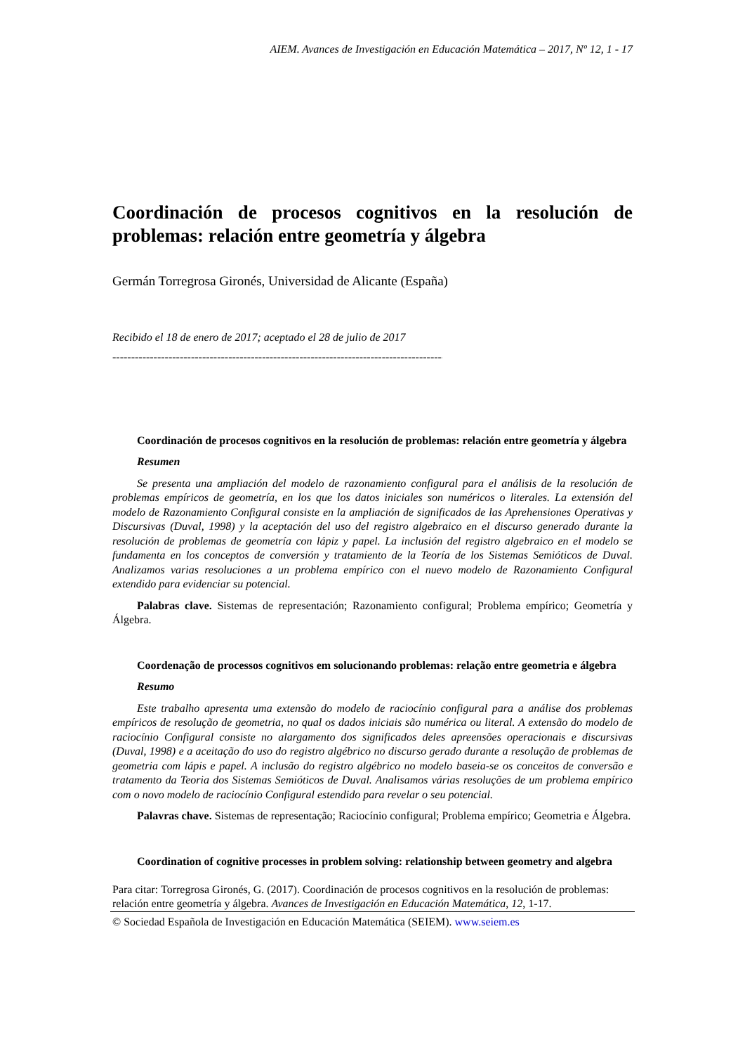AIEM. Avances de Investigación en Educación Matemática – 2017, Nº 12, 1 - 17
Coordinación de procesos cognitivos en la resolución de problemas: relación entre geometría y álgebra
Germán Torregrosa Gironés, Universidad de Alicante (España)
Recibido el 18 de enero de 2017; aceptado el 28 de julio de 2017
------------------------------------------------------------------------------------------------
Coordinación de procesos cognitivos en la resolución de problemas: relación entre geometría y álgebra
Resumen
Se presenta una ampliación del modelo de razonamiento configural para el análisis de la resolución de problemas empíricos de geometría, en los que los datos iniciales son numéricos o literales. La extensión del modelo de Razonamiento Configural consiste en la ampliación de significados de las Aprehensiones Operativas y Discursivas (Duval, 1998) y la aceptación del uso del registro algebraico en el discurso generado durante la resolución de problemas de geometría con lápiz y papel. La inclusión del registro algebraico en el modelo se fundamenta en los conceptos de conversión y tratamiento de la Teoría de los Sistemas Semióticos de Duval. Analizamos varias resoluciones a un problema empírico con el nuevo modelo de Razonamiento Configural extendido para evidenciar su potencial.
Palabras clave. Sistemas de representación; Razonamiento configural; Problema empírico; Geometría y Álgebra.
Coordenação de processos cognitivos em solucionando problemas: relação entre geometria e álgebra
Resumo
Este trabalho apresenta uma extensão do modelo de raciocínio configural para a análise dos problemas empíricos de resolução de geometria, no qual os dados iniciais são numérica ou literal. A extensão do modelo de raciocínio Configural consiste no alargamento dos significados deles apreensões operacionais e discursivas (Duval, 1998) e a aceitação do uso do registro algébrico no discurso gerado durante a resolução de problemas de geometria com lápis e papel. A inclusão do registro algébrico no modelo baseia-se os conceitos de conversão e tratamento da Teoria dos Sistemas Semióticos de Duval. Analisamos várias resoluções de um problema empírico com o novo modelo de raciocínio Configural estendido para revelar o seu potencial.
Palavras chave. Sistemas de representação; Raciocínio configural; Problema empírico; Geometria e Álgebra.
Coordination of cognitive processes in problem solving: relationship between geometry and algebra
Para citar: Torregrosa Gironés, G. (2017). Coordinación de procesos cognitivos en la resolución de problemas: relación entre geometría y álgebra. Avances de Investigación en Educación Matemática, 12, 1-17.
© Sociedad Española de Investigación en Educación Matemática (SEIEM). www.seiem.es